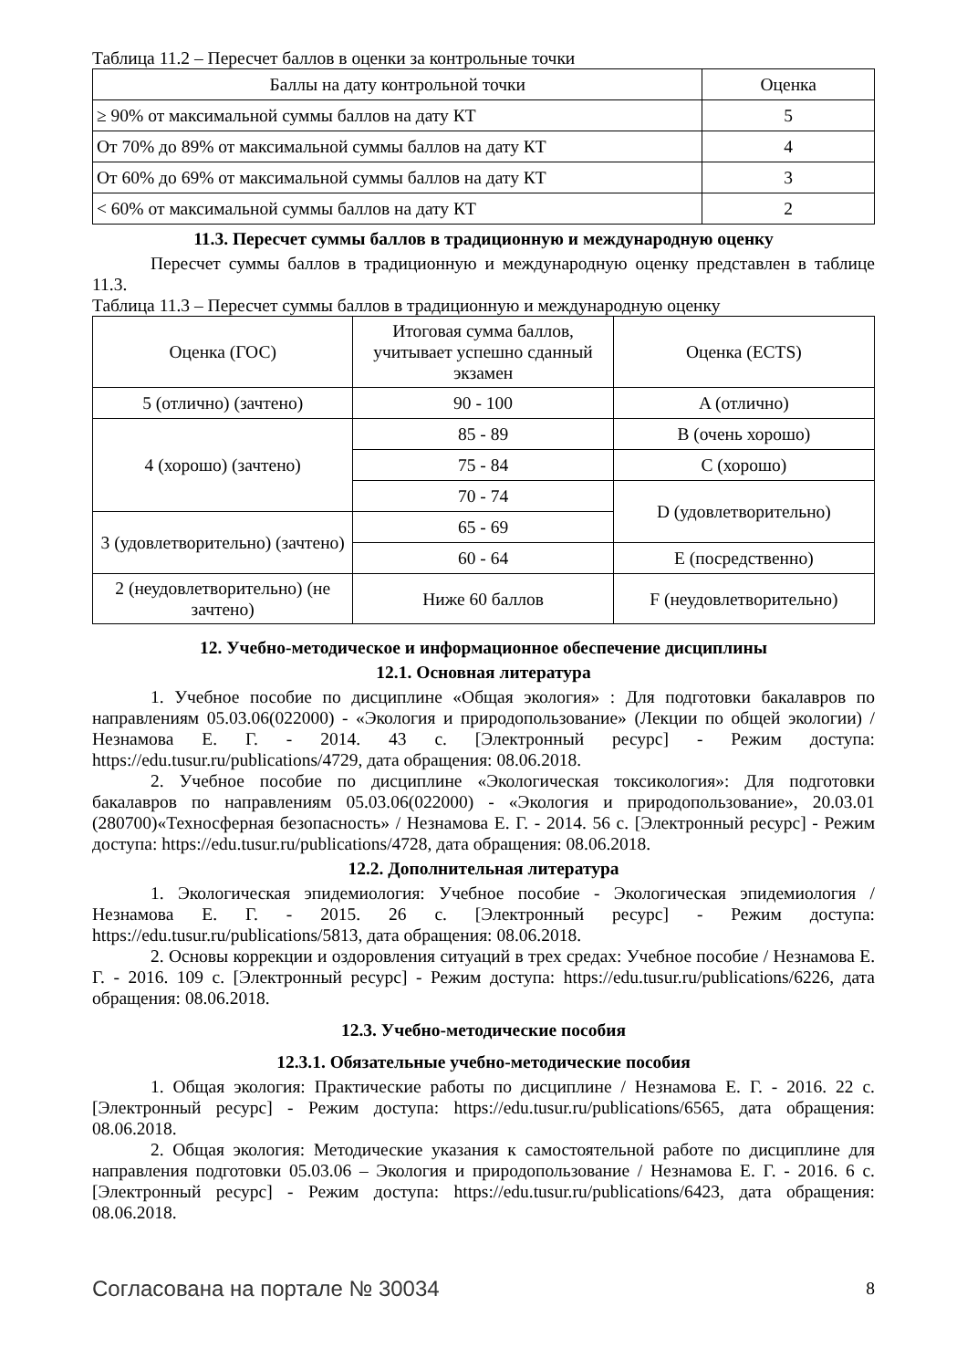Таблица 11.2 – Пересчет баллов в оценки за контрольные точки
| Баллы на дату контрольной точки | Оценка |
| --- | --- |
| ≥ 90% от максимальной суммы баллов на дату КТ | 5 |
| От 70% до 89% от максимальной суммы баллов на дату КТ | 4 |
| От 60% до 69% от максимальной суммы баллов на дату КТ | 3 |
| < 60% от максимальной суммы баллов на дату КТ | 2 |
11.3. Пересчет суммы баллов в традиционную и международную оценку
Пересчет суммы баллов в традиционную и международную оценку представлен в таблице 11.3.
Таблица 11.3 – Пересчет суммы баллов в традиционную и международную оценку
| Оценка (ГОС) | Итоговая сумма баллов, учитывает успешно сданный экзамен | Оценка (ECTS) |
| --- | --- | --- |
| 5 (отлично) (зачтено) | 90 - 100 | A (отлично) |
| 4 (хорошо) (зачтено) | 85 - 89 | B (очень хорошо) |
| | 75 - 84 | C (хорошо) |
| | 70 - 74 | D (удовлетворительно) |
| 3 (удовлетворительно) (зачтено) | 65 - 69 | |
| | 60 - 64 | E (посредственно) |
| 2 (неудовлетворительно) (не зачтено) | Ниже 60 баллов | F (неудовлетворительно) |
12. Учебно-методическое и информационное обеспечение дисциплины
12.1. Основная литература
1. Учебное пособие по дисциплине «Общая экология» : Для подготовки бакалавров по направлениям 05.03.06(022000) - «Экология и природопользование» (Лекции по общей экологии) / Незнамова Е. Г. - 2014. 43 с. [Электронный ресурс] - Режим доступа: https://edu.tusur.ru/publications/4729, дата обращения: 08.06.2018.
2. Учебное пособие по дисциплине «Экологическая токсикология»: Для подготовки бакалавров по направлениям 05.03.06(022000) - «Экология и природопользование», 20.03.01 (280700)«Техносферная безопасность» / Незнамова Е. Г. - 2014. 56 с. [Электронный ресурс] - Режим доступа: https://edu.tusur.ru/publications/4728, дата обращения: 08.06.2018.
12.2. Дополнительная литература
1. Экологическая эпидемиология: Учебное пособие - Экологическая эпидемиология / Незнамова Е. Г. - 2015. 26 с. [Электронный ресурс] - Режим доступа: https://edu.tusur.ru/publications/5813, дата обращения: 08.06.2018.
2. Основы коррекции и оздоровления ситуаций в трех средах: Учебное пособие / Незнамова Е. Г. - 2016. 109 с. [Электронный ресурс] - Режим доступа: https://edu.tusur.ru/publications/6226, дата обращения: 08.06.2018.
12.3. Учебно-методические пособия
12.3.1. Обязательные учебно-методические пособия
1. Общая экология: Практические работы по дисциплине / Незнамова Е. Г. - 2016. 22 с. [Электронный ресурс] - Режим доступа: https://edu.tusur.ru/publications/6565, дата обращения: 08.06.2018.
2. Общая экология: Методические указания к самостоятельной работе по дисциплине для направления подготовки 05.03.06 – Экология и природопользование / Незнамова Е. Г. - 2016. 6 с. [Электронный ресурс] - Режим доступа: https://edu.tusur.ru/publications/6423, дата обращения: 08.06.2018.
Согласована на портале № 30034 8